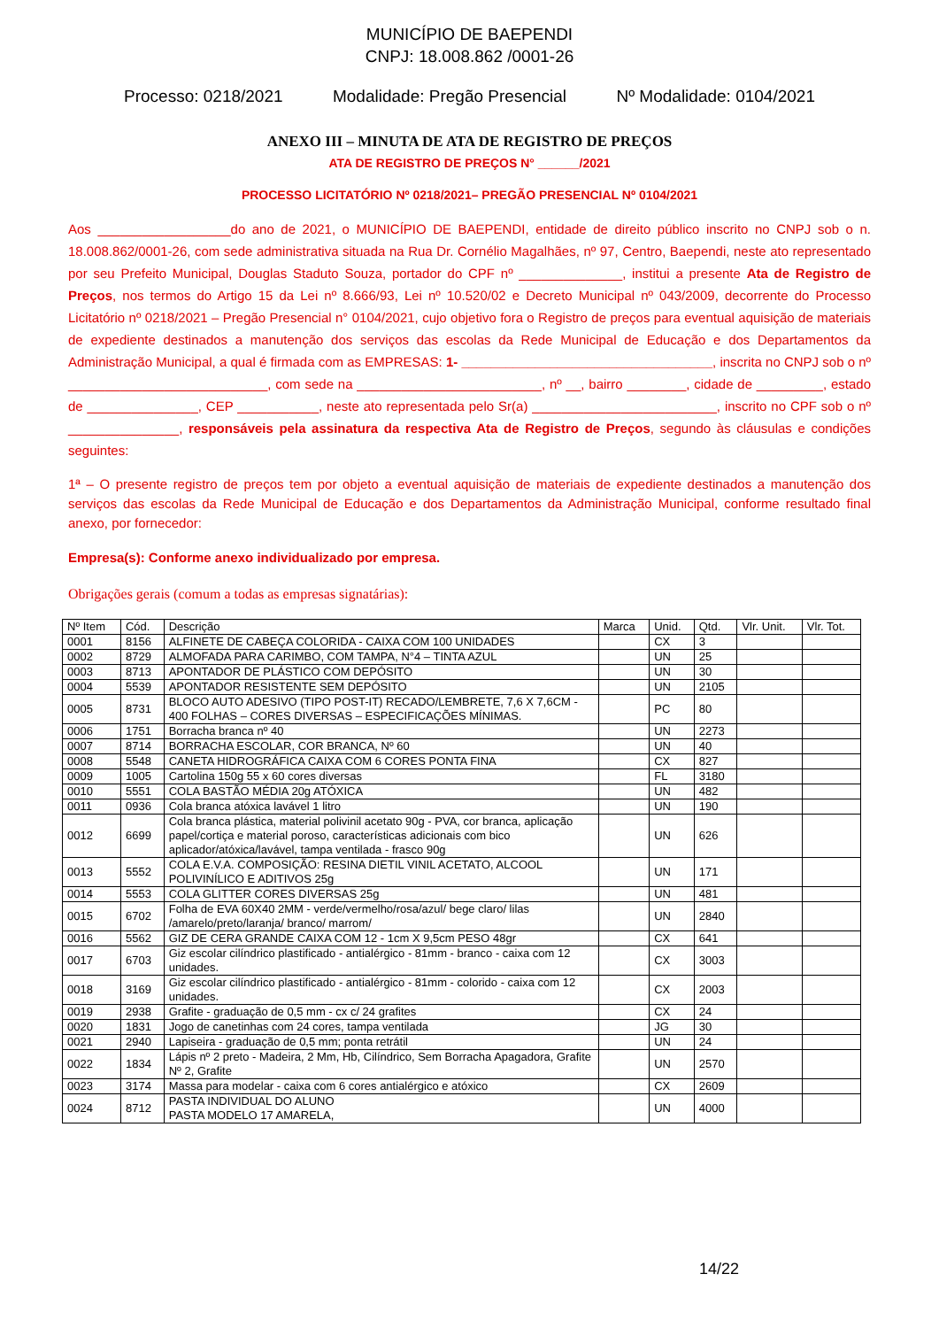MUNICÍPIO DE BAEPENDI
CNPJ: 18.008.862 /0001-26
Processo: 0218/2021 Modalidade: Pregão Presencial Nº Modalidade: 0104/2021
ANEXO III – MINUTA DE ATA DE REGISTRO DE PREÇOS
ATA DE REGISTRO DE PREÇOS N° ______/2021
PROCESSO LICITATÓRIO Nº 0218/2021– PREGÃO PRESENCIAL Nº 0104/2021
Aos __________________do ano de 2021, o MUNICÍPIO DE BAEPENDI, entidade de direito público inscrito no CNPJ sob o n. 18.008.862/0001-26, com sede administrativa situada na Rua Dr. Cornélio Magalhães, nº 97, Centro, Baependi, neste ato representado por seu Prefeito Municipal, Douglas Staduto Souza, portador do CPF nº ______________, institui a presente Ata de Registro de Preços, nos termos do Artigo 15 da Lei nº 8.666/93, Lei nº 10.520/02 e Decreto Municipal nº 043/2009, decorrente do Processo Licitatório nº 0218/2021 – Pregão Presencial n° 0104/2021, cujo objetivo fora o Registro de preços para eventual aquisição de materiais de expediente destinados a manutenção dos serviços das escolas da Rede Municipal de Educação e dos Departamentos da Administração Municipal, a qual é firmada com as EMPRESAS: 1- __________________________________, inscrita no CNPJ sob o nº ___________________________, com sede na _________________________, nº __, bairro ________, cidade de _________, estado de _______________, CEP ___________, neste ato representada pelo Sr(a) _________________________, inscrito no CPF sob o nº _______________, responsáveis pela assinatura da respectiva Ata de Registro de Preços, segundo às cláusulas e condições seguintes:
1ª – O presente registro de preços tem por objeto a eventual aquisição de materiais de expediente destinados a manutenção dos serviços das escolas da Rede Municipal de Educação e dos Departamentos da Administração Municipal, conforme resultado final anexo, por fornecedor:
Empresa(s): Conforme anexo individualizado por empresa.
Obrigações gerais (comum a todas as empresas signatárias):
| Nº Item | Cód. | Descrição | Marca | Unid. | Qtd. | Vlr. Unit. | Vlr. Tot. |
| --- | --- | --- | --- | --- | --- | --- | --- |
| 0001 | 8156 | ALFINETE DE CABEÇA COLORIDA - CAIXA COM 100 UNIDADES | | CX | 3 | | |
| 0002 | 8729 | ALMOFADA PARA CARIMBO, COM TAMPA, N°4 – TINTA AZUL | | UN | 25 | | |
| 0003 | 8713 | APONTADOR DE PLÁSTICO COM DEPÓSITO | | UN | 30 | | |
| 0004 | 5539 | APONTADOR RESISTENTE SEM DEPÓSITO | | UN | 2105 | | |
| 0005 | 8731 | BLOCO AUTO ADESIVO (TIPO POST-IT) RECADO/LEMBRETE, 7,6 X 7,6CM - 400 FOLHAS – CORES DIVERSAS – ESPECIFICAÇÕES MÍNIMAS. | | PC | 80 | | |
| 0006 | 1751 | Borracha branca nº 40 | | UN | 2273 | | |
| 0007 | 8714 | BORRACHA ESCOLAR, COR BRANCA, Nº 60 | | UN | 40 | | |
| 0008 | 5548 | CANETA HIDROGRÁFICA CAIXA COM 6 CORES PONTA FINA | | CX | 827 | | |
| 0009 | 1005 | Cartolina 150g 55 x 60 cores diversas | | FL | 3180 | | |
| 0010 | 5551 | COLA BASTÃO MÉDIA 20g ATÓXICA | | UN | 482 | | |
| 0011 | 0936 | Cola branca atóxica lavável 1 litro | | UN | 190 | | |
| 0012 | 6699 | Cola branca plástica, material polivinil acetato 90g - PVA, cor branca, aplicação papel/cortiça e material poroso, características adicionais com bico aplicador/atóxica/lavável, tampa ventilada - frasco 90g | | UN | 626 | | |
| 0013 | 5552 | COLA E.V.A. COMPOSIÇÃO: RESINA DIETIL VINIL ACETATO, ALCOOL POLIVINÍLICO E ADITIVOS 25g | | UN | 171 | | |
| 0014 | 5553 | COLA GLITTER CORES DIVERSAS 25g | | UN | 481 | | |
| 0015 | 6702 | Folha de EVA 60X40 2MM - verde/vermelho/rosa/azul/ bege claro/ lilas /amarelo/preto/laranja/ branco/ marrom/ | | UN | 2840 | | |
| 0016 | 5562 | GIZ DE CERA GRANDE CAIXA COM 12 - 1cm X 9,5cm PESO 48gr | | CX | 641 | | |
| 0017 | 6703 | Giz escolar cilíndrico plastificado - antialérgico - 81mm - branco - caixa com 12 unidades. | | CX | 3003 | | |
| 0018 | 3169 | Giz escolar cilíndrico plastificado - antialérgico - 81mm - colorido - caixa com 12 unidades. | | CX | 2003 | | |
| 0019 | 2938 | Grafite - graduação de 0,5 mm - cx c/ 24 grafites | | CX | 24 | | |
| 0020 | 1831 | Jogo de canetinhas com 24 cores, tampa ventilada | | JG | 30 | | |
| 0021 | 2940 | Lapiseira - graduação de 0,5 mm; ponta retrátil | | UN | 24 | | |
| 0022 | 1834 | Lápis nº 2 preto - Madeira, 2 Mm, Hb, Cilíndrico, Sem Borracha Apagadora, Grafite Nº 2, Grafite | | UN | 2570 | | |
| 0023 | 3174 | Massa para modelar - caixa com 6 cores antialérgico e atóxico | | CX | 2609 | | |
| 0024 | 8712 | PASTA INDIVIDUAL DO ALUNO PASTA MODELO 17 AMARELA, | | UN | 4000 | | |
14/22